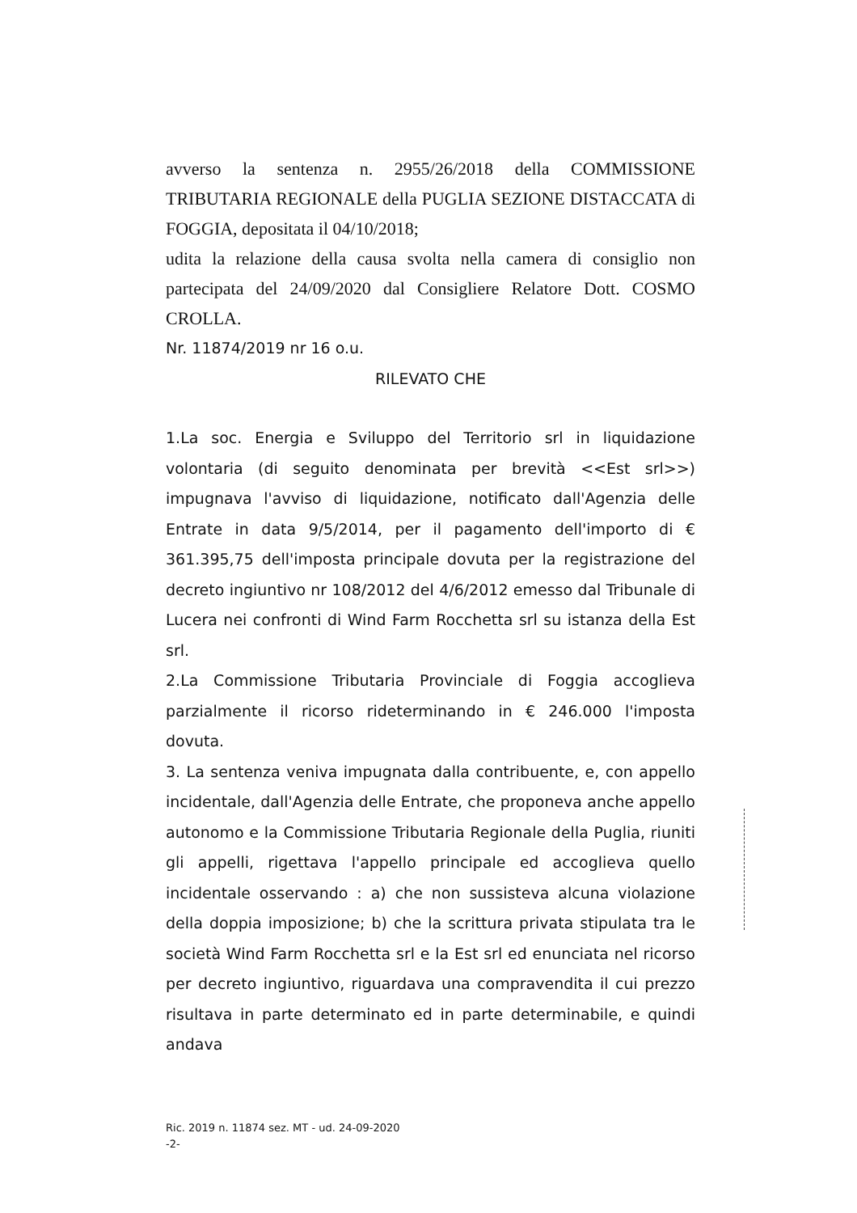avverso la sentenza n. 2955/26/2018 della COMMISSIONE TRIBUTARIA REGIONALE della PUGLIA SEZIONE DISTACCATA di FOGGIA, depositata il 04/10/2018;
udita la relazione della causa svolta nella camera di consiglio non partecipata del 24/09/2020 dal Consigliere Relatore Dott. COSMO CROLLA.
Nr. 11874/2019 nr 16 o.u.
RILEVATO CHE
1.La soc. Energia e Sviluppo del Territorio srl in liquidazione volontaria (di seguito denominata per brevità <<Est srl>>) impugnava l'avviso di liquidazione, notificato dall'Agenzia delle Entrate in data 9/5/2014, per il pagamento dell'importo di € 361.395,75 dell'imposta principale dovuta per la registrazione del decreto ingiuntivo nr 108/2012 del 4/6/2012 emesso dal Tribunale di Lucera nei confronti di Wind Farm Rocchetta srl su istanza della Est srl.
2.La Commissione Tributaria Provinciale di Foggia accoglieva parzialmente il ricorso rideterminando in € 246.000 l'imposta dovuta.
3. La sentenza veniva impugnata dalla contribuente, e, con appello incidentale, dall'Agenzia delle Entrate, che proponeva anche appello autonomo e la Commissione Tributaria Regionale della Puglia, riuniti gli appelli, rigettava l'appello principale ed accoglieva quello incidentale osservando : a) che non sussisteva alcuna violazione della doppia imposizione; b) che la scrittura privata stipulata tra le società Wind Farm Rocchetta srl e la Est srl ed enunciata nel ricorso per decreto ingiuntivo, riguardava una compravendita il cui prezzo risultava in parte determinato ed in parte determinabile, e quindi andava
Ric. 2019 n. 11874 sez. MT - ud. 24-09-2020
-2-